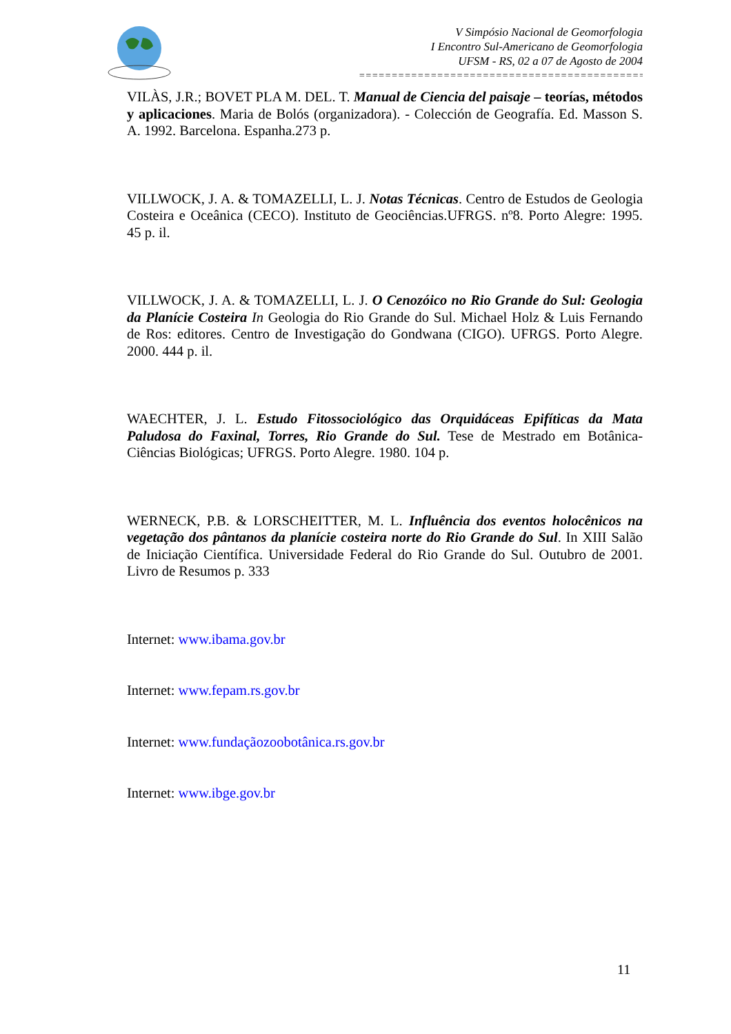V Simpósio Nacional de Geomorfologia
I Encontro Sul-Americano de Geomorfologia
UFSM - RS, 02 a 07 de Agosto de 2004
==============================================================
VILÀS, J.R.; BOVET PLA M. DEL. T. Manual de Ciencia del paisaje – teorías, métodos y aplicaciones. Maria de Bolós (organizadora). - Colección de Geografía. Ed. Masson S. A. 1992. Barcelona. Espanha.273 p.
VILLWOCK, J. A. & TOMAZELLI, L. J. Notas Técnicas. Centro de Estudos de Geologia Costeira e Oceânica (CECO). Instituto de Geociências.UFRGS. nº8. Porto Alegre: 1995. 45 p. il.
VILLWOCK, J. A. & TOMAZELLI, L. J. O Cenozóico no Rio Grande do Sul: Geologia da Planície Costeira In Geologia do Rio Grande do Sul. Michael Holz & Luis Fernando de Ros: editores. Centro de Investigação do Gondwana (CIGO). UFRGS. Porto Alegre. 2000. 444 p. il.
WAECHTER, J. L. Estudo Fitossociológico das Orquidáceas Epifíticas da Mata Paludosa do Faxinal, Torres, Rio Grande do Sul. Tese de Mestrado em Botânica-Ciências Biológicas; UFRGS. Porto Alegre. 1980. 104 p.
WERNECK, P.B. & LORSCHEITTER, M. L. Influência dos eventos holocênicos na vegetação dos pântanos da planície costeira norte do Rio Grande do Sul. In XIII Salão de Iniciação Científica. Universidade Federal do Rio Grande do Sul. Outubro de 2001. Livro de Resumos p. 333
Internet: www.ibama.gov.br
Internet: www.fepam.rs.gov.br
Internet: www.fundaçãozoobotânica.rs.gov.br
Internet: www.ibge.gov.br
11